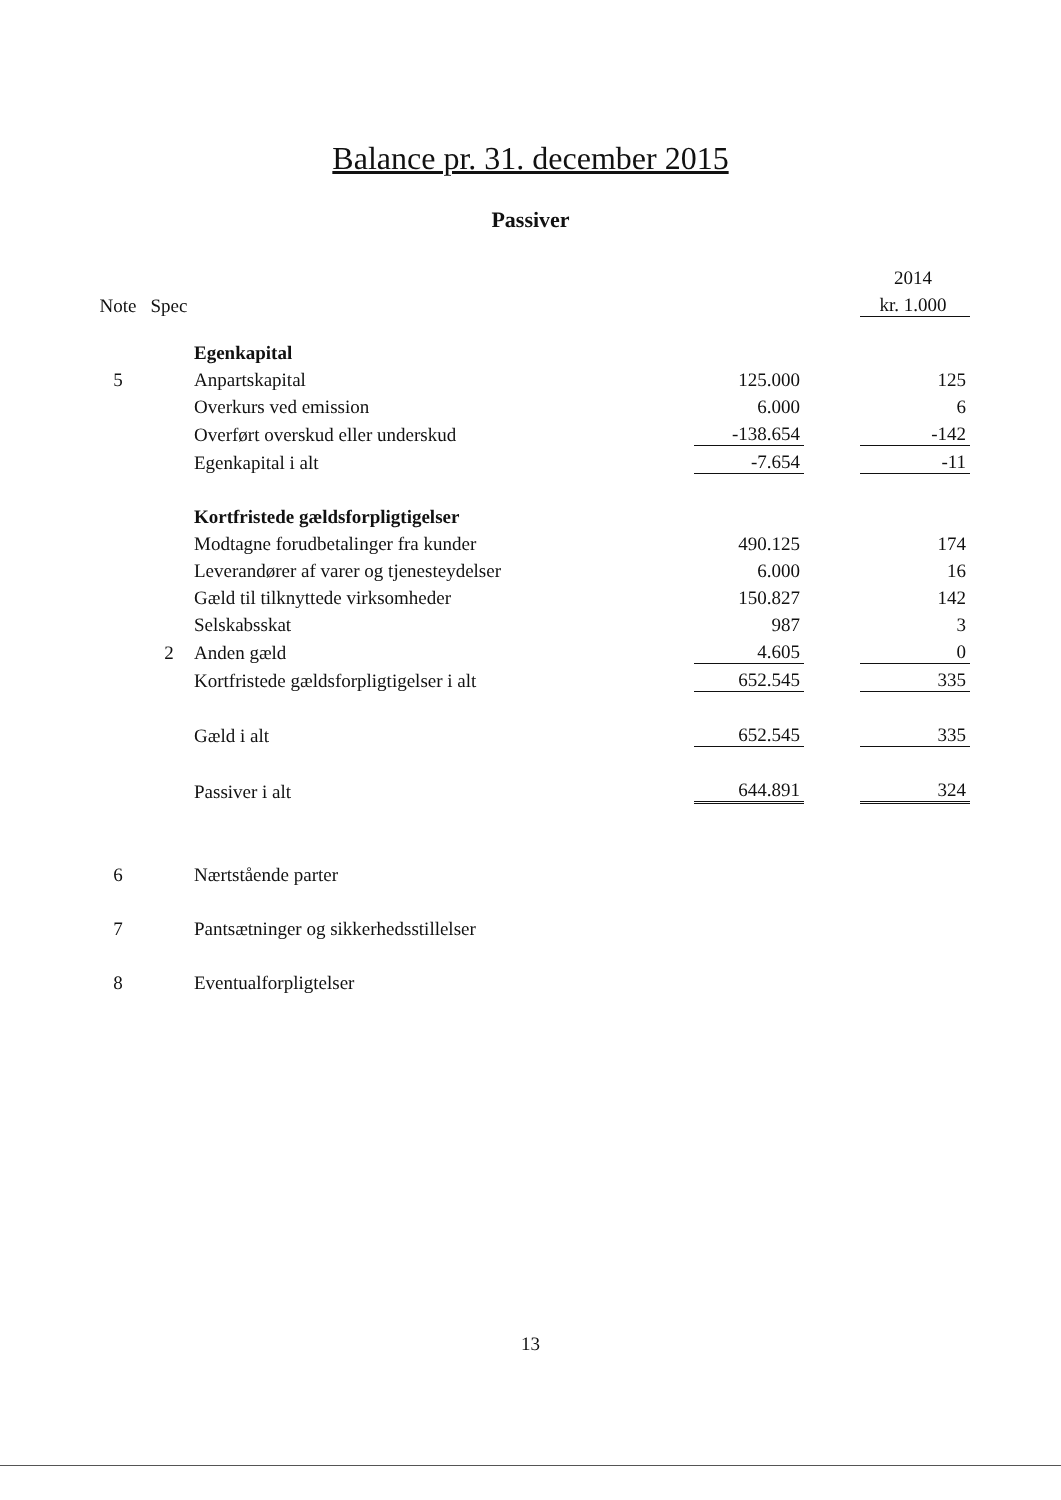Balance pr. 31. december 2015
Passiver
| | | | | | 2014 |
| Note | Spec | | | | kr. 1.000 |
| | | Egenkapital | | | |
| 5 | | Anpartskapital | 125.000 | | 125 |
| | | Overkurs ved emission | 6.000 | | 6 |
| | | Overført overskud eller underskud | -138.654 | | -142 |
| | | Egenkapital i alt | -7.654 | | -11 |
| | | Kortfristede gældsforpligtigelser | | | |
| | | Modtagne forudbetalinger fra kunder | 490.125 | | 174 |
| | | Leverandører af varer og tjenesteydelser | 6.000 | | 16 |
| | | Gæld til tilknyttede virksomheder | 150.827 | | 142 |
| | | Selskabsskat | 987 | | 3 |
| | 2 | Anden gæld | 4.605 | | 0 |
| | | Kortfristede gældsforpligtigelser i alt | 652.545 | | 335 |
| | | Gæld i alt | 652.545 | | 335 |
| | | Passiver i alt | 644.891 | | 324 |
| 6 | | Nærtstående parter | | | |
| 7 | | Pantsætninger og sikkerhedsstillelser | | | |
| 8 | | Eventualforpligtelser | | | |
13